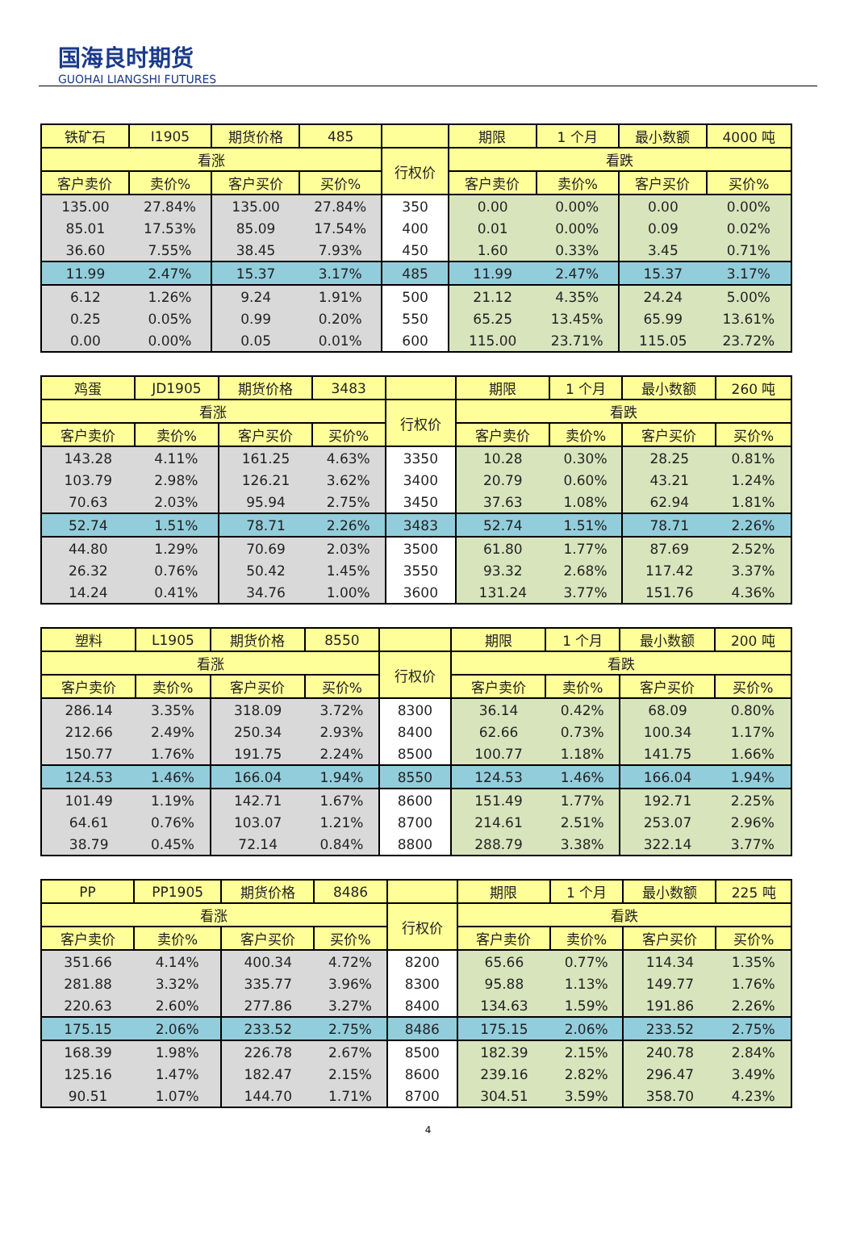国海良时期货
GUOHAI LIANGSHI FUTURES
| 铁矿石 | I1905 | 期货价格 | 485 | | 期限 | 1 个月 | 最小数额 | 4000 吨 |
| 看涨 | | | | 行权价 | 看跌 | | | |
| 客户卖价 | 卖价% | 客户买价 | 买价% | | 客户卖价 | 卖价% | 客户买价 | 买价% |
| 135.00 | 27.84% | 135.00 | 27.84% | 350 | 0.00 | 0.00% | 0.00 | 0.00% |
| 85.01 | 17.53% | 85.09 | 17.54% | 400 | 0.01 | 0.00% | 0.09 | 0.02% |
| 36.60 | 7.55% | 38.45 | 7.93% | 450 | 1.60 | 0.33% | 3.45 | 0.71% |
| 11.99 | 2.47% | 15.37 | 3.17% | 485 | 11.99 | 2.47% | 15.37 | 3.17% |
| 6.12 | 1.26% | 9.24 | 1.91% | 500 | 21.12 | 4.35% | 24.24 | 5.00% |
| 0.25 | 0.05% | 0.99 | 0.20% | 550 | 65.25 | 13.45% | 65.99 | 13.61% |
| 0.00 | 0.00% | 0.05 | 0.01% | 600 | 115.00 | 23.71% | 115.05 | 23.72% |
| 鸡蛋 | JD1905 | 期货价格 | 3483 | | 期限 | 1 个月 | 最小数额 | 260 吨 |
| 看涨 | | | | 行权价 | 看跌 | | | |
| 客户卖价 | 卖价% | 客户买价 | 买价% | | 客户卖价 | 卖价% | 客户买价 | 买价% |
| 143.28 | 4.11% | 161.25 | 4.63% | 3350 | 10.28 | 0.30% | 28.25 | 0.81% |
| 103.79 | 2.98% | 126.21 | 3.62% | 3400 | 20.79 | 0.60% | 43.21 | 1.24% |
| 70.63 | 2.03% | 95.94 | 2.75% | 3450 | 37.63 | 1.08% | 62.94 | 1.81% |
| 52.74 | 1.51% | 78.71 | 2.26% | 3483 | 52.74 | 1.51% | 78.71 | 2.26% |
| 44.80 | 1.29% | 70.69 | 2.03% | 3500 | 61.80 | 1.77% | 87.69 | 2.52% |
| 26.32 | 0.76% | 50.42 | 1.45% | 3550 | 93.32 | 2.68% | 117.42 | 3.37% |
| 14.24 | 0.41% | 34.76 | 1.00% | 3600 | 131.24 | 3.77% | 151.76 | 4.36% |
| 塑料 | L1905 | 期货价格 | 8550 | | 期限 | 1 个月 | 最小数额 | 200 吨 |
| 看涨 | | | | 行权价 | 看跌 | | | |
| 客户卖价 | 卖价% | 客户买价 | 买价% | | 客户卖价 | 卖价% | 客户买价 | 买价% |
| 286.14 | 3.35% | 318.09 | 3.72% | 8300 | 36.14 | 0.42% | 68.09 | 0.80% |
| 212.66 | 2.49% | 250.34 | 2.93% | 8400 | 62.66 | 0.73% | 100.34 | 1.17% |
| 150.77 | 1.76% | 191.75 | 2.24% | 8500 | 100.77 | 1.18% | 141.75 | 1.66% |
| 124.53 | 1.46% | 166.04 | 1.94% | 8550 | 124.53 | 1.46% | 166.04 | 1.94% |
| 101.49 | 1.19% | 142.71 | 1.67% | 8600 | 151.49 | 1.77% | 192.71 | 2.25% |
| 64.61 | 0.76% | 103.07 | 1.21% | 8700 | 214.61 | 2.51% | 253.07 | 2.96% |
| 38.79 | 0.45% | 72.14 | 0.84% | 8800 | 288.79 | 3.38% | 322.14 | 3.77% |
| PP | PP1905 | 期货价格 | 8486 | | 期限 | 1 个月 | 最小数额 | 225 吨 |
| 看涨 | | | | 行权价 | 看跌 | | | |
| 客户卖价 | 卖价% | 客户买价 | 买价% | | 客户卖价 | 卖价% | 客户买价 | 买价% |
| 351.66 | 4.14% | 400.34 | 4.72% | 8200 | 65.66 | 0.77% | 114.34 | 1.35% |
| 281.88 | 3.32% | 335.77 | 3.96% | 8300 | 95.88 | 1.13% | 149.77 | 1.76% |
| 220.63 | 2.60% | 277.86 | 3.27% | 8400 | 134.63 | 1.59% | 191.86 | 2.26% |
| 175.15 | 2.06% | 233.52 | 2.75% | 8486 | 175.15 | 2.06% | 233.52 | 2.75% |
| 168.39 | 1.98% | 226.78 | 2.67% | 8500 | 182.39 | 2.15% | 240.78 | 2.84% |
| 125.16 | 1.47% | 182.47 | 2.15% | 8600 | 239.16 | 2.82% | 296.47 | 3.49% |
| 90.51 | 1.07% | 144.70 | 1.71% | 8700 | 304.51 | 3.59% | 358.70 | 4.23% |
4